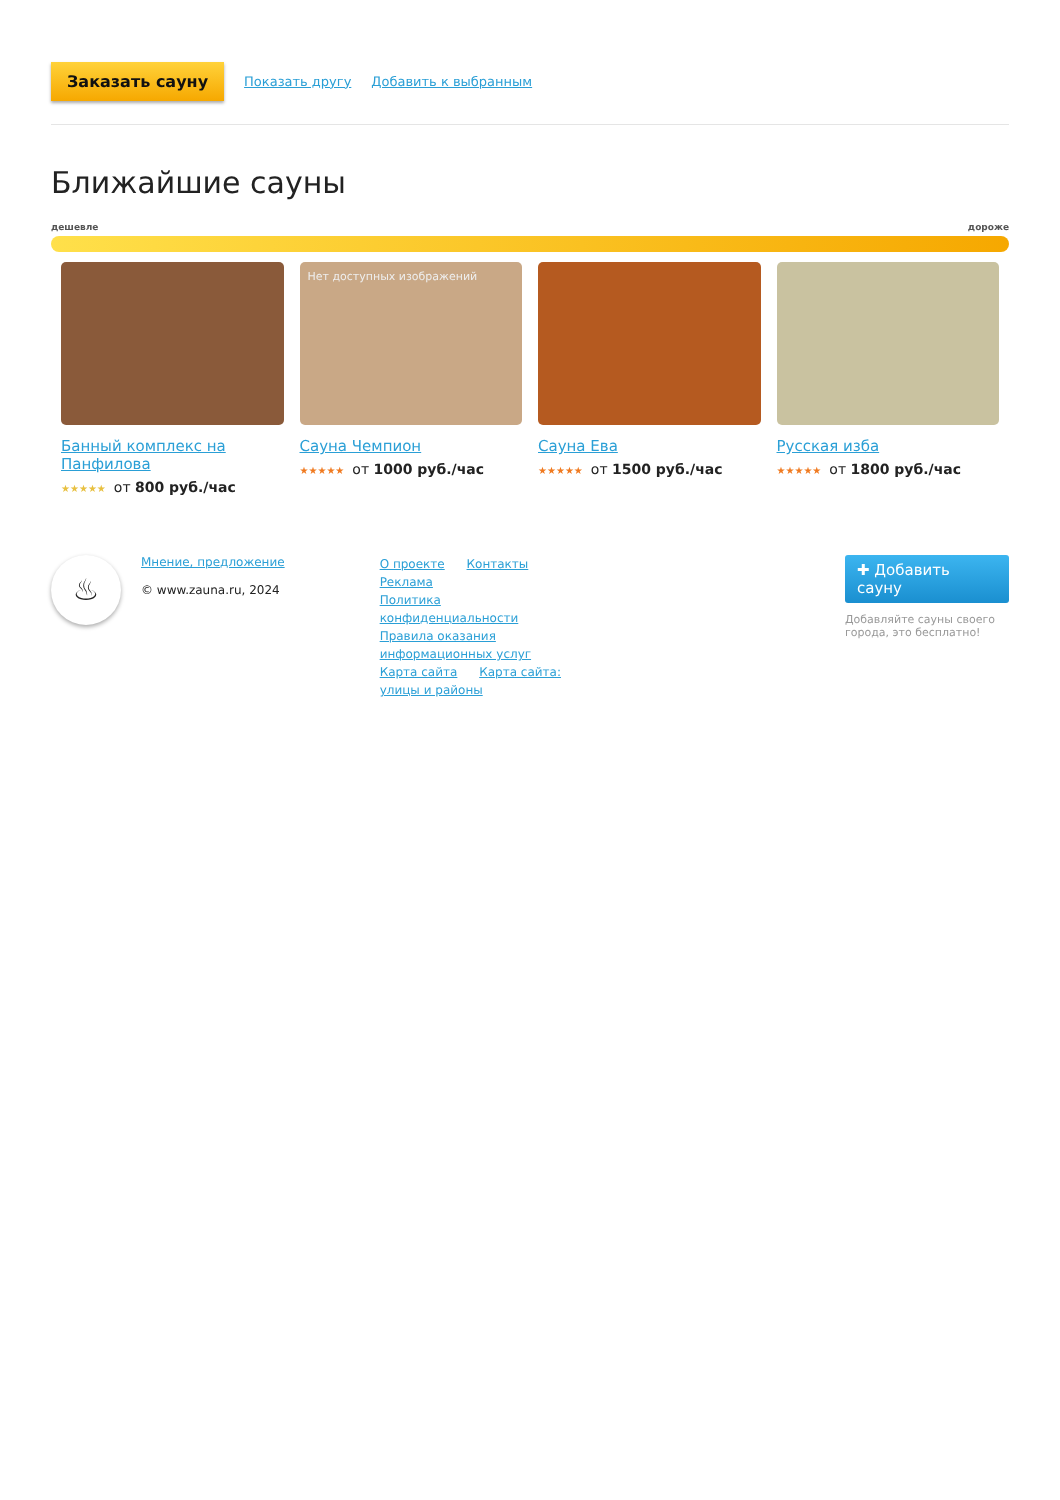Заказать сауну Показать другу Добавить к выбранным
Ближайшие сауны
дешевле дороже
Банный комплекс на Панфилова
★★★★★ от 800 руб./час
Нет доступных изображений
Сауна Чемпион
★★★★★ от 1000 руб./час
Сауна Ева
★★★★★ от 1500 руб./час
Русская изба
★★★★★ от 1800 руб./час
♨
Мнение, предложение
© www.zauna.ru, 2024
О проекте Контакты Реклама
Политика конфиденциальности
Правила оказания информационных услуг
Карта сайта Карта сайта: улицы и районы
✚ Добавить сауну
Добавляйте сауны своего города, это бесплатно!